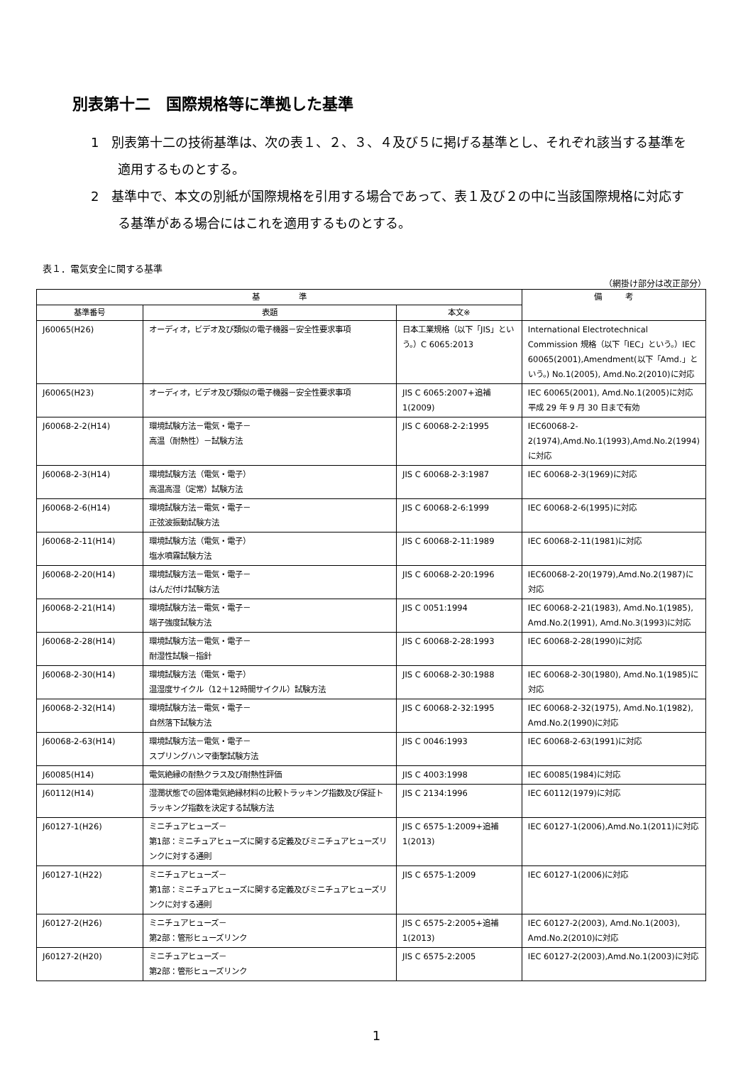別表第十二　国際規格等に準拠した基準
1　別表第十二の技術基準は、次の表１、２、３、４及び５に掲げる基準とし、それぞれ該当する基準を適用するものとする。
2　基準中で、本文の別紙が国際規格を引用する場合であって、表１及び２の中に当該国際規格に対応する基準がある場合にはこれを適用するものとする。
表１．電気安全に関する基準
（網掛け部分は改正部分）
| 基 準 | | | 備 考 |
| --- | --- | --- | --- |
| 基準番号 | 表題 | 本文※ | |
| J60065(H26) | オーディオ，ビデオ及び類似の電子機器－安全性要求事項 | 日本工業規格（以下「JIS」という。）C 6065:2013 | International Electrotechnical Commission 規格（以下「IEC」という。）IEC 60065(2001),Amendment(以下「Amd.」という。) No.1(2005), Amd.No.2(2010)に対応 |
| J60065(H23) | オーディオ，ビデオ及び類似の電子機器－安全性要求事項 | JIS C 6065:2007+追補1(2009) | IEC 60065(2001), Amd.No.1(2005)に対応 平成 29 年 9 月 30 日まで有効 |
| J60068-2-2(H14) | 環境試験方法－電気・電子－ 高温（耐熱性）－試験方法 | JIS C 60068-2-2:1995 | IEC60068-2-2(1974),Amd.No.1(1993),Amd.No.2(1994)に対応 |
| J60068-2-3(H14) | 環境試験方法（電気・電子） 高温高湿（定常）試験方法 | JIS C 60068-2-3:1987 | IEC 60068-2-3(1969)に対応 |
| J60068-2-6(H14) | 環境試験方法－電気・電子－ 正弦波振動試験方法 | JIS C 60068-2-6:1999 | IEC 60068-2-6(1995)に対応 |
| J60068-2-11(H14) | 環境試験方法（電気・電子） 塩水噴霧試験方法 | JIS C 60068-2-11:1989 | IEC 60068-2-11(1981)に対応 |
| J60068-2-20(H14) | 環境試験方法－電気・電子－ はんだ付け試験方法 | JIS C 60068-2-20:1996 | IEC60068-2-20(1979),Amd.No.2(1987)に対応 |
| J60068-2-21(H14) | 環境試験方法－電気・電子－ 端子強度試験方法 | JIS C 0051:1994 | IEC 60068-2-21(1983), Amd.No.1(1985), Amd.No.2(1991), Amd.No.3(1993)に対応 |
| J60068-2-28(H14) | 環境試験方法－電気・電子－ 耐湿性試験－指針 | JIS C 60068-2-28:1993 | IEC 60068-2-28(1990)に対応 |
| J60068-2-30(H14) | 環境試験方法（電気・電子） 温湿度サイクル（12＋12時間サイクル）試験方法 | JIS C 60068-2-30:1988 | IEC 60068-2-30(1980), Amd.No.1(1985)に対応 |
| J60068-2-32(H14) | 環境試験方法－電気・電子－ 自然落下試験方法 | JIS C 60068-2-32:1995 | IEC 60068-2-32(1975), Amd.No.1(1982), Amd.No.2(1990)に対応 |
| J60068-2-63(H14) | 環境試験方法－電気・電子－ スプリングハンマ衝撃試験方法 | JIS C 0046:1993 | IEC 60068-2-63(1991)に対応 |
| J60085(H14) | 電気絶縁の耐熱クラス及び耐熱性評価 | JIS C 4003:1998 | IEC 60085(1984)に対応 |
| J60112(H14) | 湿潤状態での固体電気絶縁材料の比較トラッキング指数及び保証トラッキング指数を決定する試験方法 | JIS C 2134:1996 | IEC 60112(1979)に対応 |
| J60127-1(H26) | ミニチュアヒューズ－ 第1部：ミニチュアヒューズに関する定義及びミニチュアヒューズリンクに対する通則 | JIS C 6575-1:2009+追補1(2013) | IEC 60127-1(2006),Amd.No.1(2011)に対応 |
| J60127-1(H22) | ミニチュアヒューズ－ 第1部：ミニチュアヒューズに関する定義及びミニチュアヒューズリンクに対する通則 | JIS C 6575-1:2009 | IEC 60127-1(2006)に対応 |
| J60127-2(H26) | ミニチュアヒューズ－ 第2部：管形ヒューズリンク | JIS C 6575-2:2005+追補1(2013) | IEC 60127-2(2003), Amd.No.1(2003), Amd.No.2(2010)に対応 |
| J60127-2(H20) | ミニチュアヒューズ－ 第2部：管形ヒューズリンク | JIS C 6575-2:2005 | IEC 60127-2(2003),Amd.No.1(2003)に対応 |
1